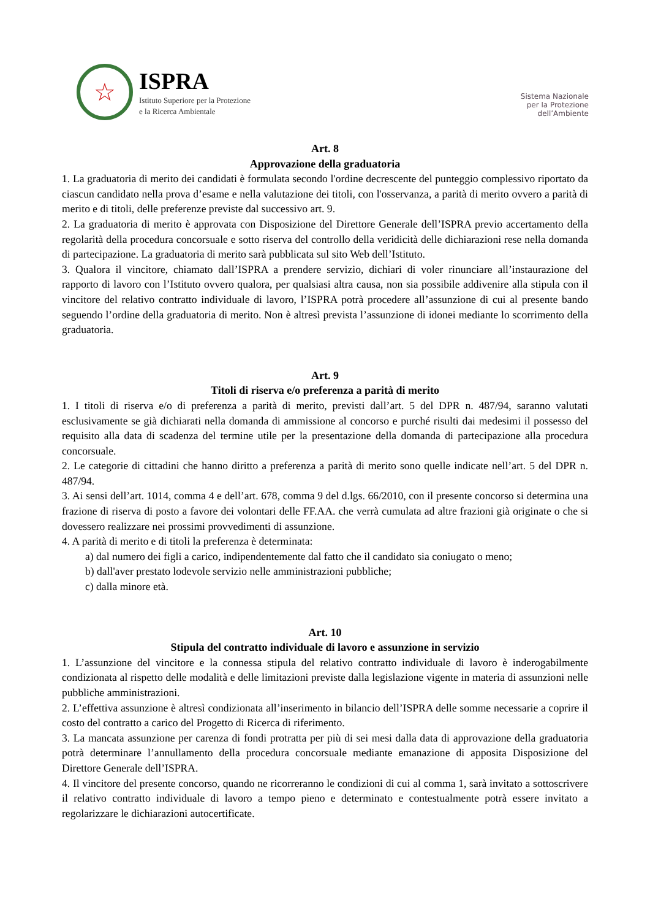☆
ISPRA
Istituto Superiore per la Protezione
e la Ricerca Ambientale
Sistema Nazionale
per la Protezione
dell’Ambiente
Art. 8
Approvazione della graduatoria
1. La graduatoria di merito dei candidati è formulata secondo l'ordine decrescente del punteggio complessivo riportato da ciascun candidato nella prova d’esame e nella valutazione dei titoli, con l'osservanza, a parità di merito ovvero a parità di merito e di titoli, delle preferenze previste dal successivo art. 9.
2. La graduatoria di merito è approvata con Disposizione del Direttore Generale dell’ISPRA previo accertamento della regolarità della procedura concorsuale e sotto riserva del controllo della veridicità delle dichiarazioni rese nella domanda di partecipazione. La graduatoria di merito sarà pubblicata sul sito Web dell’Istituto.
3. Qualora il vincitore, chiamato dall’ISPRA a prendere servizio, dichiari di voler rinunciare all’instaurazione del rapporto di lavoro con l’Istituto ovvero qualora, per qualsiasi altra causa, non sia possibile addivenire alla stipula con il vincitore del relativo contratto individuale di lavoro, l’ISPRA potrà procedere all’assunzione di cui al presente bando seguendo l’ordine della graduatoria di merito. Non è altresì prevista l’assunzione di idonei mediante lo scorrimento della graduatoria.
Art. 9
Titoli di riserva e/o preferenza a parità di merito
1. I titoli di riserva e/o di preferenza a parità di merito, previsti dall’art. 5 del DPR n. 487/94, saranno valutati esclusivamente se già dichiarati nella domanda di ammissione al concorso e purché risulti dai medesimi il possesso del requisito alla data di scadenza del termine utile per la presentazione della domanda di partecipazione alla procedura concorsuale.
2. Le categorie di cittadini che hanno diritto a preferenza a parità di merito sono quelle indicate nell’art. 5 del DPR n. 487/94.
3. Ai sensi dell’art. 1014, comma 4 e dell’art. 678, comma 9 del d.lgs. 66/2010, con il presente concorso si determina una frazione di riserva di posto a favore dei volontari delle FF.AA. che verrà cumulata ad altre frazioni già originate o che si dovessero realizzare nei prossimi provvedimenti di assunzione.
4. A parità di merito e di titoli la preferenza è determinata:
a) dal numero dei figli a carico, indipendentemente dal fatto che il candidato sia coniugato o meno;
b) dall'aver prestato lodevole servizio nelle amministrazioni pubbliche;
c) dalla minore età.
Art. 10
Stipula del contratto individuale di lavoro e assunzione in servizio
1. L’assunzione del vincitore e la connessa stipula del relativo contratto individuale di lavoro è inderogabilmente condizionata al rispetto delle modalità e delle limitazioni previste dalla legislazione vigente in materia di assunzioni nelle pubbliche amministrazioni.
2. L’effettiva assunzione è altresì condizionata all’inserimento in bilancio dell’ISPRA delle somme necessarie a coprire il costo del contratto a carico del Progetto di Ricerca di riferimento.
3. La mancata assunzione per carenza di fondi protratta per più di sei mesi dalla data di approvazione della graduatoria potrà determinare l’annullamento della procedura concorsuale mediante emanazione di apposita Disposizione del Direttore Generale dell’ISPRA.
4. Il vincitore del presente concorso, quando ne ricorreranno le condizioni di cui al comma 1, sarà invitato a sottoscrivere il relativo contratto individuale di lavoro a tempo pieno e determinato e contestualmente potrà essere invitato a regolarizzare le dichiarazioni autocertificate.